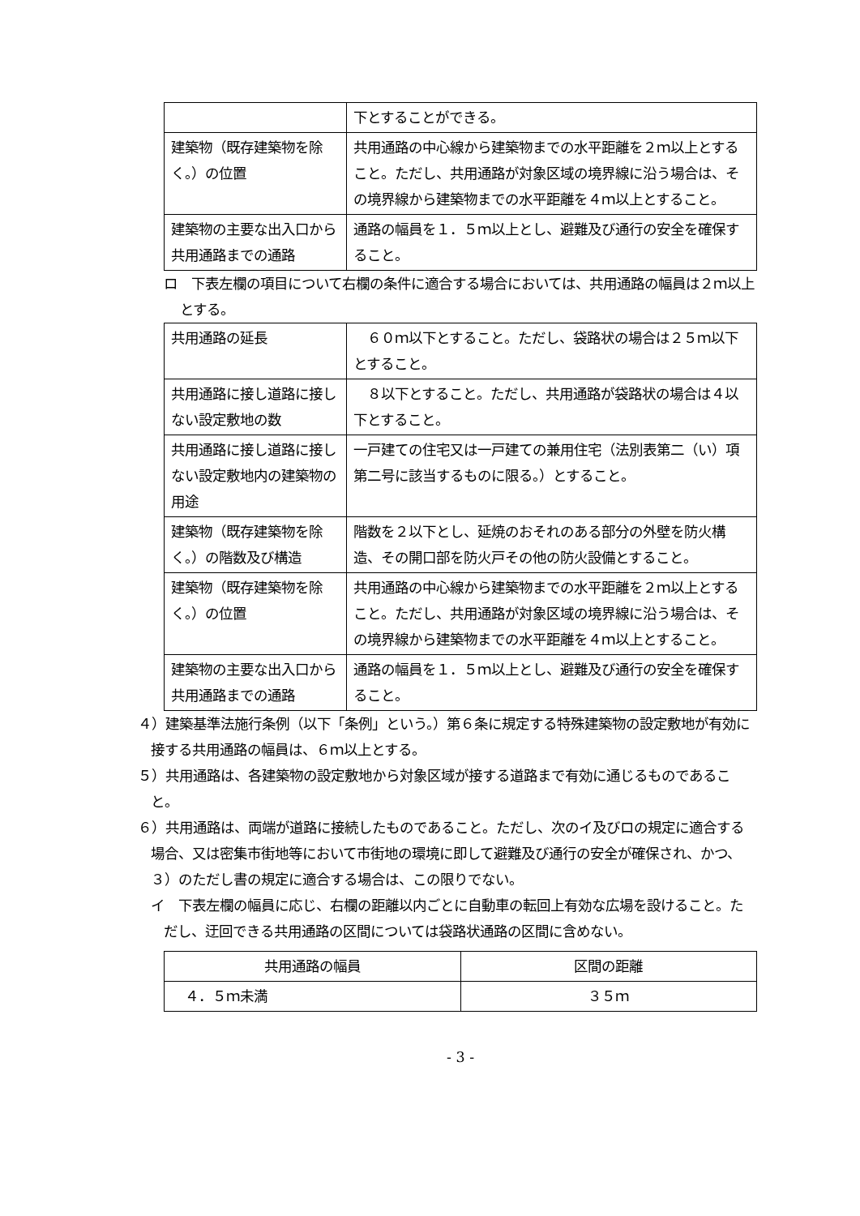| | 下とすることができる。 |
| 建築物（既存建築物を除く。）の位置 | 共用通路の中心線から建築物までの水平距離を２ｍ以上とすること。ただし、共用通路が対象区域の境界線に沿う場合は、その境界線から建築物までの水平距離を４ｍ以上とすること。 |
| 建築物の主要な出入口から共用通路までの通路 | 通路の幅員を１．５ｍ以上とし、避難及び通行の安全を確保すること。 |
ロ　下表左欄の項目について右欄の条件に適合する場合においては、共用通路の幅員は２ｍ以上とする。
| 共用通路の延長 | ６０ｍ以下とすること。ただし、袋路状の場合は２５ｍ以下とすること。 |
| 共用通路に接し道路に接しない設定敷地の数 | ８以下とすること。ただし、共用通路が袋路状の場合は４以下とすること。 |
| 共用通路に接し道路に接しない設定敷地内の建築物の用途 | 一戸建ての住宅又は一戸建ての兼用住宅（法別表第二（い）項第二号に該当するものに限る。）とすること。 |
| 建築物（既存建築物を除く。）の階数及び構造 | 階数を２以下とし、延焼のおそれのある部分の外壁を防火構造、その開口部を防火戸その他の防火設備とすること。 |
| 建築物（既存建築物を除く。）の位置 | 共用通路の中心線から建築物までの水平距離を２ｍ以上とすること。ただし、共用通路が対象区域の境界線に沿う場合は、その境界線から建築物までの水平距離を４ｍ以上とすること。 |
| 建築物の主要な出入口から共用通路までの通路 | 通路の幅員を１．５ｍ以上とし、避難及び通行の安全を確保すること。 |
４）建築基準法施行条例（以下「条例」という。）第６条に規定する特殊建築物の設定敷地が有効に接する共用通路の幅員は、６ｍ以上とする。
５）共用通路は、各建築物の設定敷地から対象区域が接する道路まで有効に通じるものであること。
６）共用通路は、両端が道路に接続したものであること。ただし、次のイ及びロの規定に適合する場合、又は密集市街地等において市街地の環境に即して避難及び通行の安全が確保され、かつ、３）のただし書の規定に適合する場合は、この限りでない。
イ　下表左欄の幅員に応じ、右欄の距離以内ごとに自動車の転回上有効な広場を設けること。ただし、迂回できる共用通路の区間については袋路状通路の区間に含めない。
| 共用通路の幅員 | 区間の距離 |
| ４．５ｍ未満 | ３５ｍ |
- 3 -